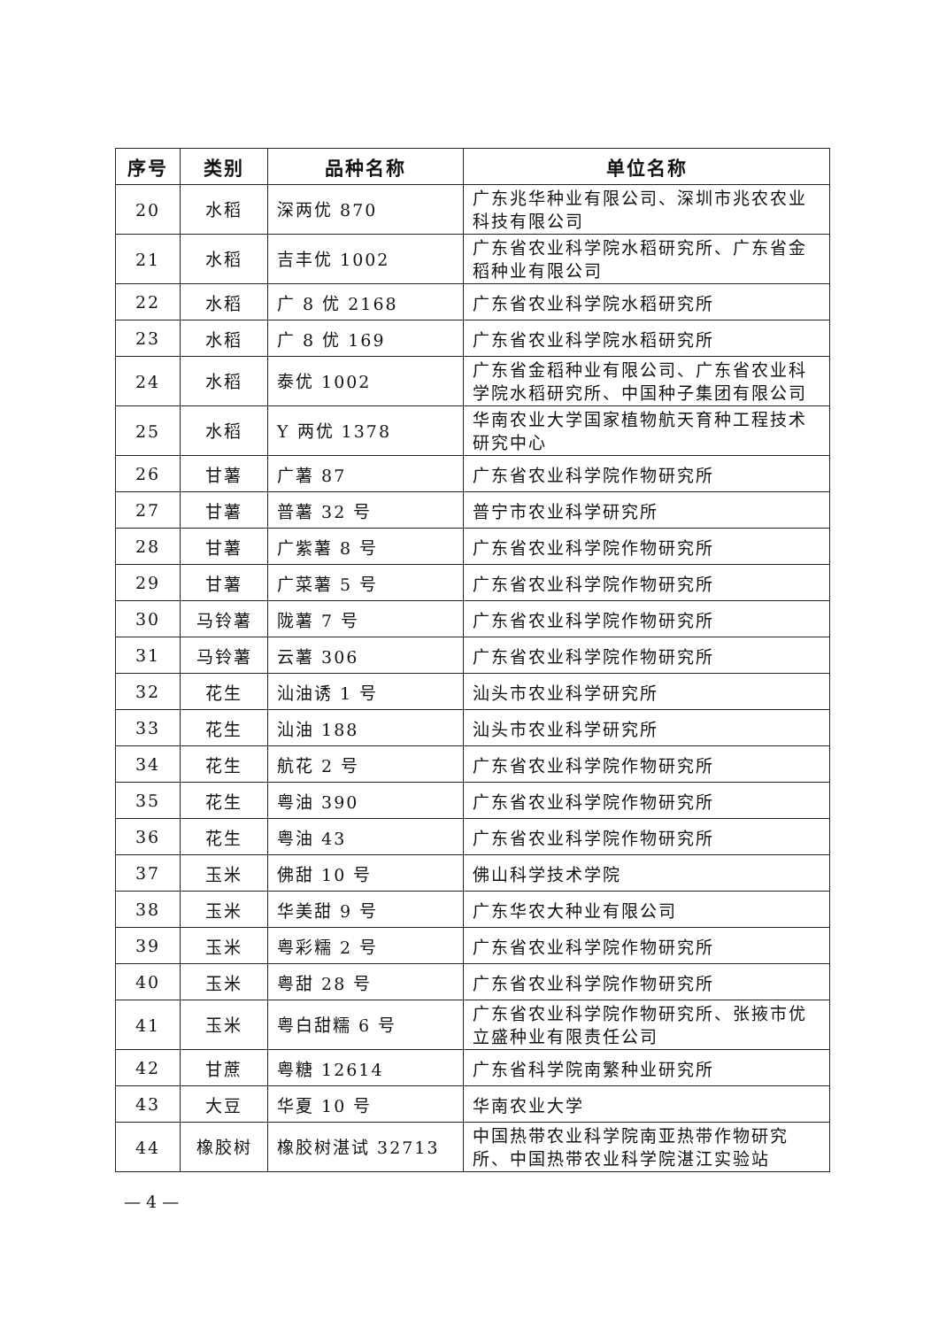| 序号 | 类别 | 品种名称 | 单位名称 |
| --- | --- | --- | --- |
| 20 | 水稻 | 深两优 870 | 广东兆华种业有限公司、深圳市兆农农业科技有限公司 |
| 21 | 水稻 | 吉丰优 1002 | 广东省农业科学院水稻研究所、广东省金稻种业有限公司 |
| 22 | 水稻 | 广 8 优 2168 | 广东省农业科学院水稻研究所 |
| 23 | 水稻 | 广 8 优 169 | 广东省农业科学院水稻研究所 |
| 24 | 水稻 | 泰优 1002 | 广东省金稻种业有限公司、广东省农业科学院水稻研究所、中国种子集团有限公司 |
| 25 | 水稻 | Y 两优 1378 | 华南农业大学国家植物航天育种工程技术研究中心 |
| 26 | 甘薯 | 广薯 87 | 广东省农业科学院作物研究所 |
| 27 | 甘薯 | 普薯 32 号 | 普宁市农业科学研究所 |
| 28 | 甘薯 | 广紫薯 8 号 | 广东省农业科学院作物研究所 |
| 29 | 甘薯 | 广菜薯 5 号 | 广东省农业科学院作物研究所 |
| 30 | 马铃薯 | 陇薯 7 号 | 广东省农业科学院作物研究所 |
| 31 | 马铃薯 | 云薯 306 | 广东省农业科学院作物研究所 |
| 32 | 花生 | 汕油诱 1 号 | 汕头市农业科学研究所 |
| 33 | 花生 | 汕油 188 | 汕头市农业科学研究所 |
| 34 | 花生 | 航花 2 号 | 广东省农业科学院作物研究所 |
| 35 | 花生 | 粤油 390 | 广东省农业科学院作物研究所 |
| 36 | 花生 | 粤油 43 | 广东省农业科学院作物研究所 |
| 37 | 玉米 | 佛甜 10 号 | 佛山科学技术学院 |
| 38 | 玉米 | 华美甜 9 号 | 广东华农大种业有限公司 |
| 39 | 玉米 | 粤彩糯 2 号 | 广东省农业科学院作物研究所 |
| 40 | 玉米 | 粤甜 28 号 | 广东省农业科学院作物研究所 |
| 41 | 玉米 | 粤白甜糯 6 号 | 广东省农业科学院作物研究所、张掖市优立盛种业有限责任公司 |
| 42 | 甘蔗 | 粤糖 12614 | 广东省科学院南繁种业研究所 |
| 43 | 大豆 | 华夏 10 号 | 华南农业大学 |
| 44 | 橡胶树 | 橡胶树湛试 32713 | 中国热带农业科学院南亚热带作物研究所、中国热带农业科学院湛江实验站 |
— 4 —